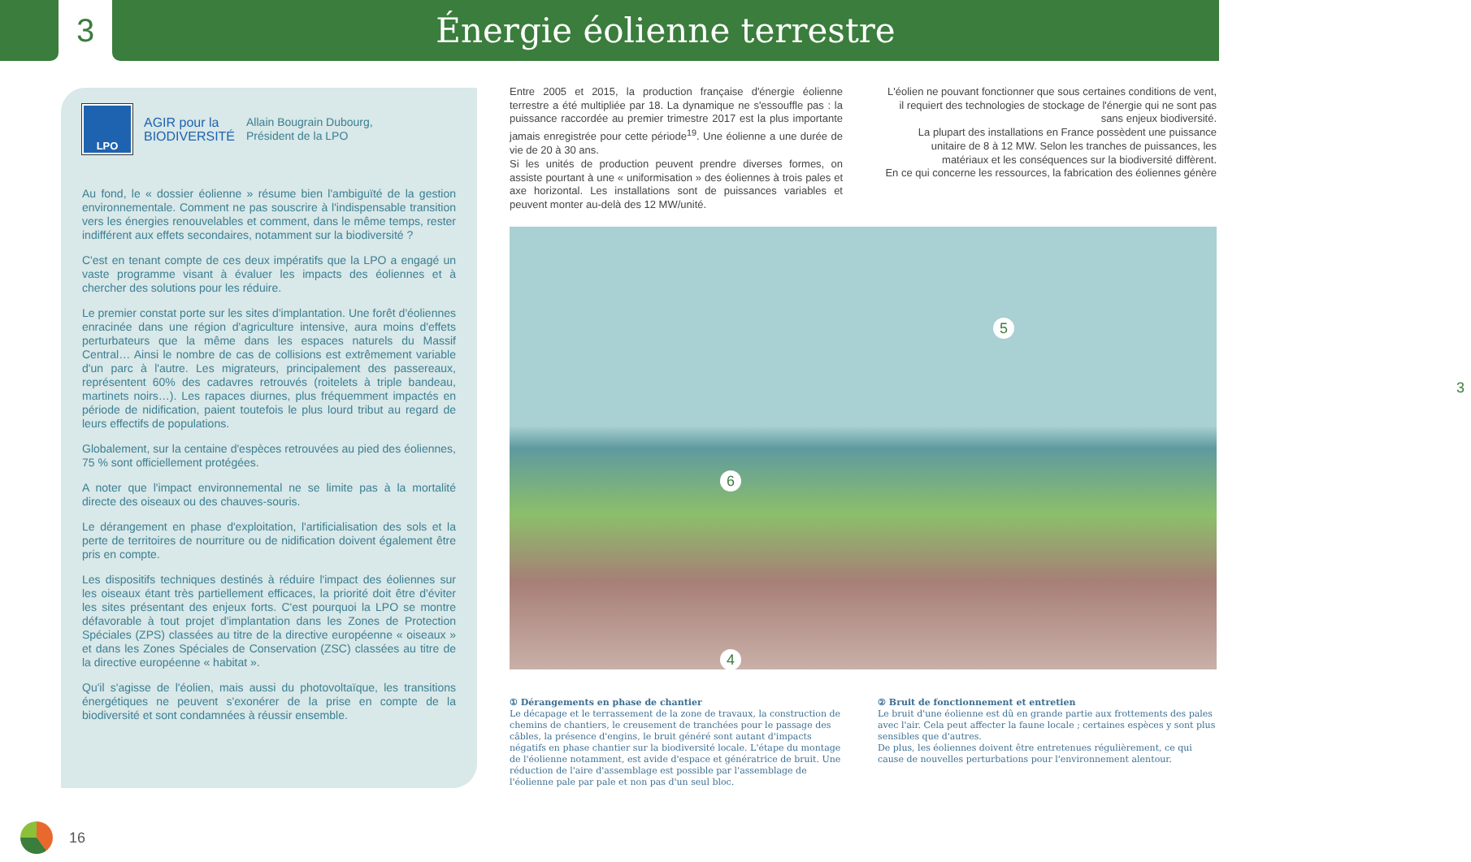3 Énergie éolienne terrestre
LPO
AGIR pour la
BIODIVERSITÉ
Allain Bougrain Dubourg,
Président de la LPO
Au fond, le « dossier éolienne » résume bien l'ambiguïté de la gestion environnementale. Comment ne pas souscrire à l'indispensable transition vers les énergies renouvelables et comment, dans le même temps, rester indifférent aux effets secondaires, notamment sur la biodiversité ?
C'est en tenant compte de ces deux impératifs que la LPO a engagé un vaste programme visant à évaluer les impacts des éoliennes et à chercher des solutions pour les réduire.
Le premier constat porte sur les sites d'implantation. Une forêt d'éoliennes enracinée dans une région d'agriculture intensive, aura moins d'effets perturbateurs que la même dans les espaces naturels du Massif Central… Ainsi le nombre de cas de collisions est extrêmement variable d'un parc à l'autre. Les migrateurs, principalement des passereaux, représentent 60% des cadavres retrouvés (roitelets à triple bandeau, martinets noirs…). Les rapaces diurnes, plus fréquemment impactés en période de nidification, paient toutefois le plus lourd tribut au regard de leurs effectifs de populations.
Globalement, sur la centaine d'espèces retrouvées au pied des éoliennes, 75 % sont officiellement protégées.
A noter que l'impact environnemental ne se limite pas à la mortalité directe des oiseaux ou des chauves-souris.
Le dérangement en phase d'exploitation, l'artificialisation des sols et la perte de territoires de nourriture ou de nidification doivent également être pris en compte.
Les dispositifs techniques destinés à réduire l'impact des éoliennes sur les oiseaux étant très partiellement efficaces, la priorité doit être d'éviter les sites présentant des enjeux forts. C'est pourquoi la LPO se montre défavorable à tout projet d'implantation dans les Zones de Protection Spéciales (ZPS) classées au titre de la directive européenne « oiseaux » et dans les Zones Spéciales de Conservation (ZSC) classées au titre de la directive européenne « habitat ».
Qu'il s'agisse de l'éolien, mais aussi du photovoltaïque, les transitions énergétiques ne peuvent s'exonérer de la prise en compte de la biodiversité et sont condamnées à réussir ensemble.
Entre 2005 et 2015, la production française d'énergie éolienne terrestre a été multipliée par 18. La dynamique ne s'essouffle pas : la puissance raccordée au premier trimestre 2017 est la plus importante jamais enregistrée pour cette période<sup>19</sup>. Une éolienne a une durée de vie de 20 à 30 ans.
Si les unités de production peuvent prendre diverses formes, on assiste pourtant à une « uniformisation » des éoliennes à trois pales et axe horizontal. Les installations sont de puissances variables et peuvent monter au-delà des 12 MW/unité.
L'éolien ne pouvant fonctionner que sous certaines conditions de vent, il requiert des technologies de stockage de l'énergie qui ne sont pas sans enjeux biodiversité.
La plupart des installations en France possèdent une puissance unitaire de 8 à 12 MW. Selon les tranches de puissances, les matériaux et les conséquences sur la biodiversité diffèrent.
En ce qui concerne les ressources, la fabrication des éoliennes génère
5
3
6
4
① Dérangements en phase de chantier
Le décapage et le terrassement de la zone de travaux, la construction de chemins de chantiers, le creusement de tranchées pour le passage des câbles, la présence d'engins, le bruit généré sont autant d'impacts négatifs en phase chantier sur la biodiversité locale. L'étape du montage de l'éolienne notamment, est avide d'espace et génératrice de bruit. Une réduction de l'aire d'assemblage est possible par l'assemblage de l'éolienne pale par pale et non pas d'un seul bloc.
② Bruit de fonctionnement et entretien
Le bruit d'une éolienne est dû en grande partie aux frottements des pales avec l'air. Cela peut affecter la faune locale ; certaines espèces y sont plus sensibles que d'autres.
De plus, les éoliennes doivent être entretenues régulièrement, ce qui cause de nouvelles perturbations pour l'environnement alentour.
16